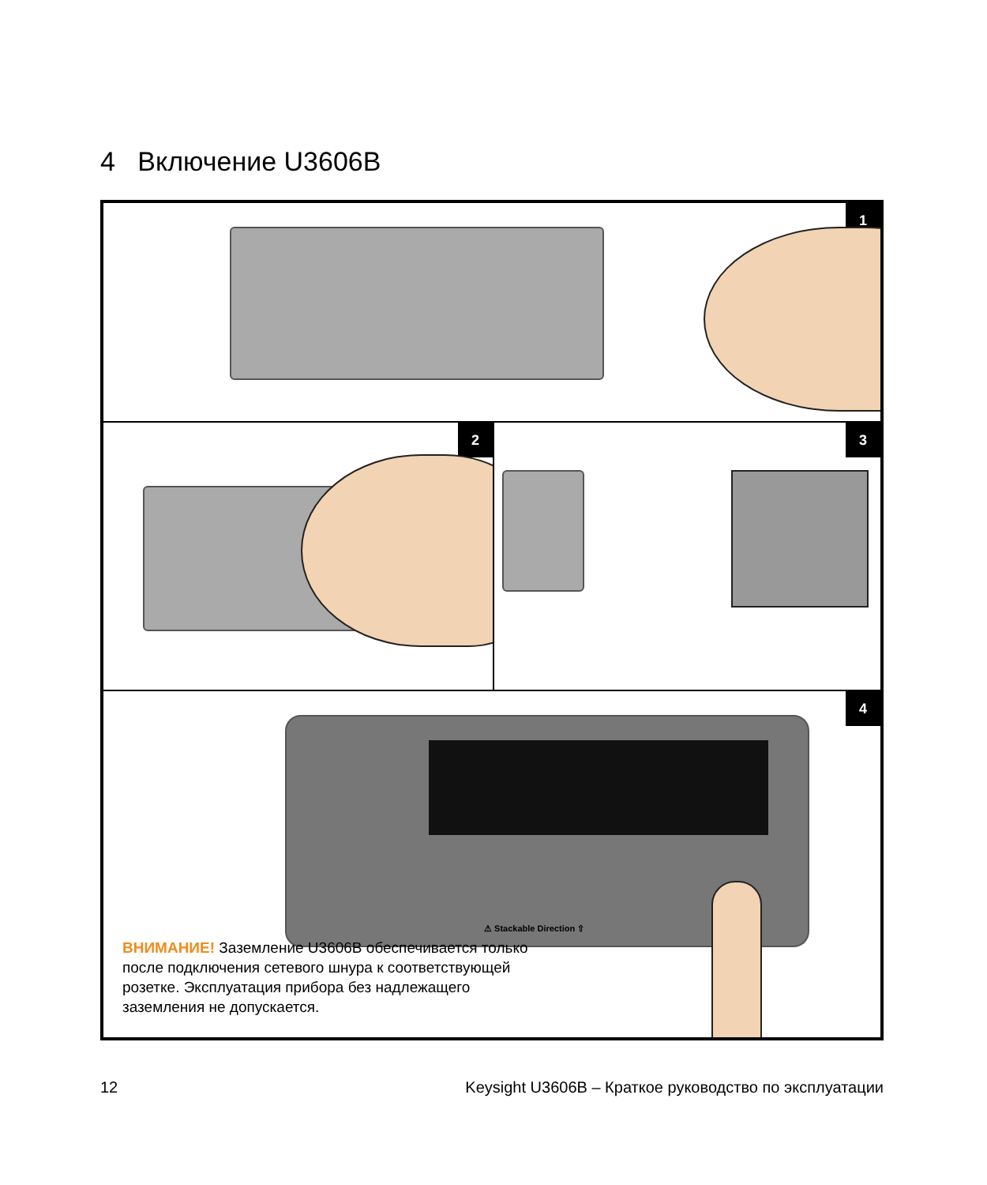4 Включение U3606B
1
2 3
4
⚠ Stackable Direction ⇧
ВНИМАНИЕ! Заземление U3606B обеспечивается только после подключения сетевого шнура к соответствующей розетке. Эксплуатация прибора без надлежащего заземления не допускается.
12
Keysight U3606B – Краткое руководство по эксплуатации